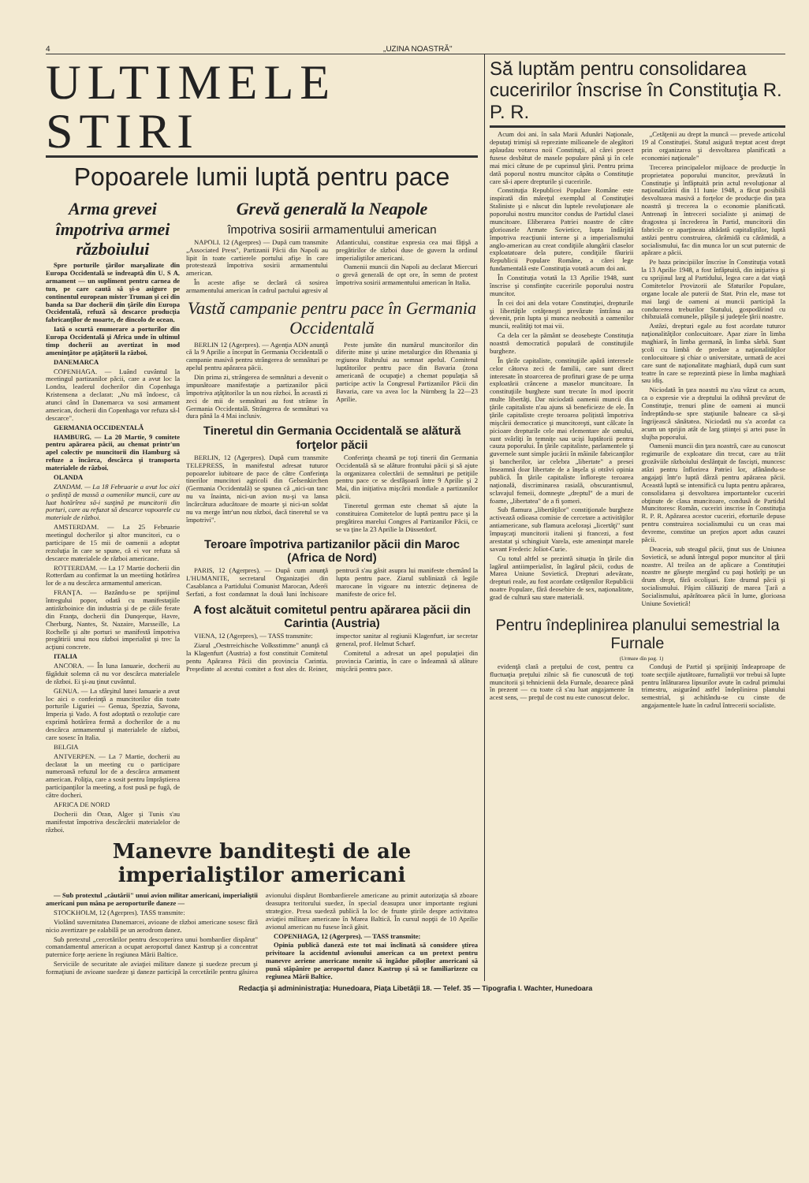4 „UZINA NOASTRĂ"
ULTIMELE STIRI
Popoarele lumii luptă pentru pace
Arma grevei împotriva armei războiului
Spre porturile ţărilor marşalizate din Europa Occidentală se îndreaptă din U. S A. armament — un supliment pentru carnea de tun, pe care caută să şi-o asigure pe continentul european mister Truman şi cei din banda sa Dar docherii din ţările din Europa Occidentală, refuză să descarce producţia fabricanţilor de moarte, de dincolo de ocean.
Iată o scurtă enumerare a porturilor din Europa Occidentală şi Africa unde în ultimul timp docherii au avertizat în mod ameninţător pe aţâţătorii la război.
DANEMARCA
COPENHAGA. — Luând cuvântul la meetingul partizanilor păcii, care a avut loc la Londra, leaderul docherilor din Copenhaga Kristensena a declarat: „Nu mă îndoesc, că atunci când în Danemarca va sosi armament american, docherii din Copenhaga vor refuza să-l descarce".
GERMANIA OCCIDENTALĂ
HAMBURG. — La 20 Martie, 9 comitete pentru apărarea păcii, au chemat printr'un apel colectiv pe muncitorii din Hamburg să refuze a încărca, descărca şi transporta materialele de război.
OLANDA
ZANDAM. — La 18 Februarie a avut loc aici o şedinţă de massă a oamenilor muncii, care au luat hotărîrea să-i susţină pe muncitorii din porturi, care au refuzat să descarce vapoarele cu materiale de război.
AMSTERDAM. — La 25 Februarie meetingul docherilor şi altor muncitori, cu o participare de 15 mii de oamenii a adoptat rezoluţia în care se spune, că ei vor refuza să descarce materialele de război americane.
ROTTERDAM. — La 17 Martie docherii din Rotterdam au confirmat la un meetiing hotărîrea lor de a nu descărca armamentul american.
FRANŢA. — Bazându-se pe sprijinul întregului popor, odată cu manifestaţiile antirăzboinice din industria şi de pe căile ferate din Franţa, docherii din Dunqerque, Havre, Cherburg, Nantes, St. Nazaire, Marsseille, La Rochelle şi alte porturi se manifestă împotriva pregătirii unui nou război imperialist şi trec la acţiuni concrete.
ITALIA
ANCORA. — În luna Ianuarie, docherii au făgăduit solemn că nu vor descărca materialele de război. Ei şi-au ţinut cuvântul.
GENUA. — La sfârşitul lunei Ianuarie a avut loc aici o conferinţă a muncitorilor din toate porturile Liguriei — Genua, Spezzia, Savona, Imperia şi Vado. A fost adoptată o rezoluţie care exprimă hotărîrea fermă a docherilor de a nu descărca armamentul şi materialele de război, care sosesc în Italia.
BELGIA
ANTVERPEN. — La 7 Martie, docherii au declarat la un meeting cu o participare numeroasă refuzul lor de a descărca armament american. Poliţia, care a sosit pentru împrăştierea participanţilor la meeting, a fost pusă pe fugă, de către docheri.
AFRICA DE NORD
Docherii din Oran, Alger şi Tunis s'au manifestat împotriva descărcării materialelor de război.
Grevă generală la Neapole
împotriva sosirii armamentului american
NAPOLI. 12 (Agerpres) — După cum transmite „Associated Press", Partizanii Păcii din Napoli au lipit în toate cartierele portului afişe în care protestează împotriva sosirii armamentului american.
În aceste afişe se declară că sosirea armamentului american în cadrul pactului agresiv al Atlanticului, constitue expresia cea mai făţişă a pregătirilor de război duse de guvern la ordinul imperialiştilor americani.
Oamenii muncii din Napoli au declarat Miercuri o grevă generală de opt ore, în semn de protest împotriva sosirii armamentului american în Italia.
Vastă campanie pentru pace în Germania Occidentală
BERLIN 12 (Agerpres). — Agenţia ADN anunţă că la 9 Aprilie a început în Germania Occidentală o campanie masivă pentru strângerea de semnături pe apelul pentru apărarea păcii.
Din prima zi, strângerea de semnături a devenit o impunătoare manifestaţie a partizanilor păcii împotriva aţâţătorilor la un nou război. În această zi zeci de mii de semnături au fost strânse în Germania Occidentală. Strângerea de semnături va dura până la 4 Mai inclusiv.
Peste jumăte din numărul muncitorilor din diferite mine şi uzine metalurgice din Rhenania şi regiunea Ruhrului au semnat apelul. Comitetul luptătorilor pentru pace din Bavaria (zona americană de ocupaţie) a chemat populaţia să participe activ la Congresul Partizanilor Păcii din Bavaria, care va avea loc la Nürnberg la 22—23 Aprilie.
Tineretul din Germania Occidentală se alătură forţelor păcii
BERLIN, 12 (Agerpres). După cum transmite TELEPRESS, în manifestul adresat tuturor popoarelor iubitoare de pace de către Conferinţa tinerilor muncitori agricoli din Gelsenkirchen (Germania Occidentală) se spunea că „nici-un tanc nu va înainta, nici-un avion nu-şi va lansa încărcătura aducătoare de moarte şi nici-un soldat nu va merge într'un nou război, dacă tineretul se va împotrivi".
Conferinţa cheamă pe toţi tinerii din Germania Occidentală să se alăture frontului păcii şi să ajute la organizarea colectării de semnături pe petiţiile pentru pace ce se desfăşoară între 9 Aprilie şi 2 Mai, din iniţiativa mişcării mondiale a partizanilor păcii.
Tineretul german este chemat să ajute la constituirea Comitetelor de luptă pentru pace şi la pregătirea marelui Congres al Partizanilor Păcii, ce se va ţine la 23 Aprilie la Düssetdorf.
Teroare împotriva partizanilor păcii din Maroc (Africa de Nord)
PARIS, 12 (Agerpres). — După cum anunţă L'HUMANITE, secretarul Organizaţiei din Casablanca a Partidului Comunist Marocan, Aderéi Serfati, a fost condamnat la două luni închisoare pentrucă s'au găsit asupra lui manifeste chemând la lupta pentru pace. Ziarul subliniază că legile marocane în vigoare nu interzic deţinerea de manifeste de orice fel.
A fost alcătuit comitetul pentru apărarea păcii din Carintia (Austria)
VIENA, 12 (Agerpres), — TASS transmite:
Ziarul „Oestrreichische Volksstimme" anunţă că la Klagenfurt (Austria) a fost constituit Comitetul pentu Apărarea Păcii din provincia Carintia. Preşedinte al acestui comitet a fost ales dr. Reiner, inspector sanitar al regiunii Klagenfurt, iar secretar general, prof. Helmut Scharf.
Comitetul a adresat un apel populaţiei din provincia Carintia, în care o îndeamnă să alăture mişcării pentru pace.
Manevre banditeşti de ale imperialiştilor americani
— Sub protextul „căutării" unui avion militar americani, imperialiştii americani pun mâna pe aeroporturile daneze —
STOCKHOLM, 12 (Agerpres). TASS transmite:
Violând suvernitatea Danemarcei, avioane de război americane sosesc fără nicio avertizare pe ealabilă pe un aerodrom danez.
Sub pretextul „cercetărilor pentru descoperirea unui bombardier dispărut" comandamentul american a ocupat aeroportul danez Kastrup şi a concentrat puternice forţe aeriene în regiunea Mării Baltice.
Serviciile de securitate ale aviaţiei militare daneze şi suedeze precum şi formaţiuni de avioane suedeze şi daneze participă la cercetările pentru găsirea avionului dispărut Bombardierele americane au primit autorizaţia să zboare deasupra teritorului suedez, în special deasupra unor importante regiuni strategice. Presa suedeză publică la loc de frunte ştirile despre activitatea aviaţiei militare americane în Marea Baltică. În cursul nopţii de 10 Aprilie avionul american nu fusese încă găsit.
COPENHAGA, 12 (Agerpres). — TASS transmite:
Opinia publică daneză este tot mai înclinată să considere ştirea privitoare la accidentul avionului american ca un pretext pentru manevre aeriene americane menite să îngădue piloţilor americani să pună stăpânire pe aeroportul danez Kastrup şi să se familiarizeze cu regiunea Mării Baltice.
Să luptăm pentru consolidarea cuceririlor înscrise în Constituţia R. P. R.
Acum doi ani. în sala Marii Adunări Naţionale, deputaţi trimişi să reprezinte milioanele de alegători aplaudau votarea noii Constituţii, al cărei proect fusese desbătut de masele populare până şi în cele mai mici cătune de pe cuprinsul ţării. Pentru prima dată poporul nostru muncitor căpăta o Constituţie care să-i apere drepturile şi cuceririle.
Constituţia Republicei Populare Române este inspirată din măreţul exemplul al Constituţiei Staliniste şi e născut din luptele revoluţionare ale poporului nostru muncitor condus de Partidul clasei muncitoare. Eliberarea Patriei noastre de către glorioasele Armate Sovietice, lupta îndârjită împotriva reacţiunii interne şi a imperialismului anglo-american au creat condiţiile alungării claselor exploatatoare dela putere, condiţiile făuririi Republicii Populare Române, a cărei lege fundamentală este Constituţia votată acum doi ani.
În Constituţia votată la 13 Aprilie 1948, sunt înscrise şi consfinţite cuceririle poporului nostru muncitor.
În cei doi ani dela votare Constituţiei, drepturile şi libertăţile cetăţeneşti prevăzute întrânsa au devenit, prin lupta şi munca neobosită a oamenilor muncii, realităţi tot mai vii.
Ca dela cer la pământ se deosebeşte Constituţia noastră democratică populară de constituţiile burgheze.
În ţările capitaliste, constituţiile apără interesele celor câtorva zeci de familii, care sunt direct interesate în stoarcerea de profituri grase de pe urma exploatării crâncene a maselor muncitoare. În constituţiile burgheze sunt trecute în mod ipocrit multe libertăţi. Dar niciodată oamenii muncii din ţările capitaliste n'au ajuns să beneficieze de ele. În ţările capitaliste creşte teroarea polițistă împotriva mişcării democratice şi muncitoreşti, sunt călcate în picioare drepturile cele mai elementare ale omului, sunt svârliţi în temniţe sau ucişi luptătorii pentru cauza poporului. În ţările capitaliste, parlamentele şi guvernele sunt simple jucării în mâinile fabricanţilor şi bancherilor, iar celebra „libertate" a presei înseamnă doar libertate de a înşela şi otrăvi opinia publică. În ţările capitaliste înfloreşte teroarea naţională, discriminarea rasială, obscurantismul, sclavajul femeii, domneşte „dreptul" de a muri de foame, „libertatea" de a fi şomeri.
Sub flamura „libertăţilor" constiţionale burgheze activează odioasa comisie de cercetare a activităţilor antiamericane, sub flamura aceloraşi „licertăţi" sunt împuşcaţi muncitorii italieni şi francezi, a fost arestatat şi schingiuit Varela, este ameninţat marele savant Frederic Joliot-Curie.
Cu totul altfel se prezintă situaţia în ţările din lagărul antiimperialist, în lagărul păcii, codus de Marea Uniune Sovietică. Drepturi adevărate, drepturi reale, au fost acordate cetăţenilor Republicii noatre Populare, fără deosebire de sex, naţionalitate, grad de cultură sau stare materială.
„Cetăţenii au drept la muncă — prevede articolul 19 al Constituţiei. Statul asigură treptat acest drept prin organizarea şi desvoltarea planificată a economiei naţionale"
Trecerea principalelor mijloace de producţie în proprietatea poporului muncitor, prevăzută în Constituţie şi înfăptuită prin actul revoluţionar al naţionalizării din 11 Iunie 1948, a făcut posibilă desvoltarea masivă a forţelor de producţie din ţara noastră şi trecerea la o economie planificată. Antrenaţi în întreceri socialiste şi animaţi de dragostea şi încrederea în Partid, muncitorii din fabricile ce aparţineau altădată capitaliştilor, luptă astăzi pentru construirea, cărămidă cu cărămidă, a socialismului, fac din munca lor un scut puternic de apărare a păcii.
Pe baza principiilor înscrise în Constituţia votată la 13 Aprilie 1948, a fost înfăptuită, din iniţiativa şi cu sprijinul larg al Partidului, legea care a dat viaţă Comitetelor Provizorii ale Sfaturilor Populare, organe locale ale puterii de Stat. Prin ele, mase tot mai largi de oameni ai muncii participă la conducerea treburilor Statului, gospodărind cu chibzuială comunele, plăşile şi judeţele ţării noastre.
Astăzi, drepturi egale au fost acordate tuturor naţionalităţilor conlocuitoare. Apar ziare în limba maghiară, în limba germană, în limba sârbă. Sunt şcoli cu limbă de predare a naţionalităţilor conlocuitoare şi chiar o universitate, urmată de acei care sunt de naţionalitate maghiară, după cum sunt teatre în care se reprezintă piese în limba maghiară sau idiş.
Niciodată în ţara noastră nu s'au văzut ca acum, ca o expresie vie a dreptului la odihnă prevăzut de Constituţie, trenuri pline de oameni ai muncii îndreptându-se spre staţiunile balneare ca să-şi îngrijească sănătatea. Niciodată nu s'a acordat ca acum un sprijin atât de larg ştiinţei şi artei puse în slujba poporului.
Oamenii muncii din ţara noastră, care au cunoscut regimurile de exploatare din trecut, care au trăit grozăviile războiului deslănţuit de fascişti, muncesc atâzi pentru înflorirea Patriei lor, afânându-se angajaţi într'o luptă dârză pentru apărarea păcii. Această luptă se intensifică cu lupta pentru apărarea, consolidarea şi desvoltarea importantelor cuceriri obţinute de clasa muncitoare, condusă de Partidul Muncitoresc Român, cuceriri inscrise în Constituţia R. P. R. Apărarea acestor cuceriri, eforturile depuse pentru construirea socialismului cu un ceas mai devreme, constitue un preţios aport adus cauzei păcii.
Deaceia, sub steagul păcii, ţinut sus de Uniunea Sovietică, se adună întregul popor muncitor al ţării noastre. Al treilea an de aplicare a Constituţiei noastre ne găseşte mergând cu paşi hotărîţi pe un drum drept, fără ocolişuri. Este drumul păcii şi socialismului. Păşim călăuziţi de marea Ţară a Socialismului, apărătoarea păcii în lume, glorioasa Uniune Sovietică!
Pentru îndeplinirea planului semestrial la Furnale
(Urmare din pag. 1)
evidenţă clară a preţului de cost, pentru ca fluctuaţia preţului zilnic să fie cunoscută de toţi muncitorii şi tehnicienii dela Furnale, deoarece până în prezent — cu toate că s'au luat angajamente în acest sens, — preţul de cost nu este cunoscut deloc.
Conduşi de Partid şi sprijiniţi îndeaproape de toate secţiile ajutătoare, furnaliştii vor trebui să lupte pentru înlăturarea lipsurilor avute în cadrul primului trimestru, asigurând astfel îndeplinirea planului semestrial, şi achitându-se cu cinste de angajamentele luate în cadrul întrecerii socialiste.
Redacţia şi admininistraţia: Hunedoara, Piaţa Libetăţii 18. — Telef. 35 — Tipografia I. Wachter, Hunedoara